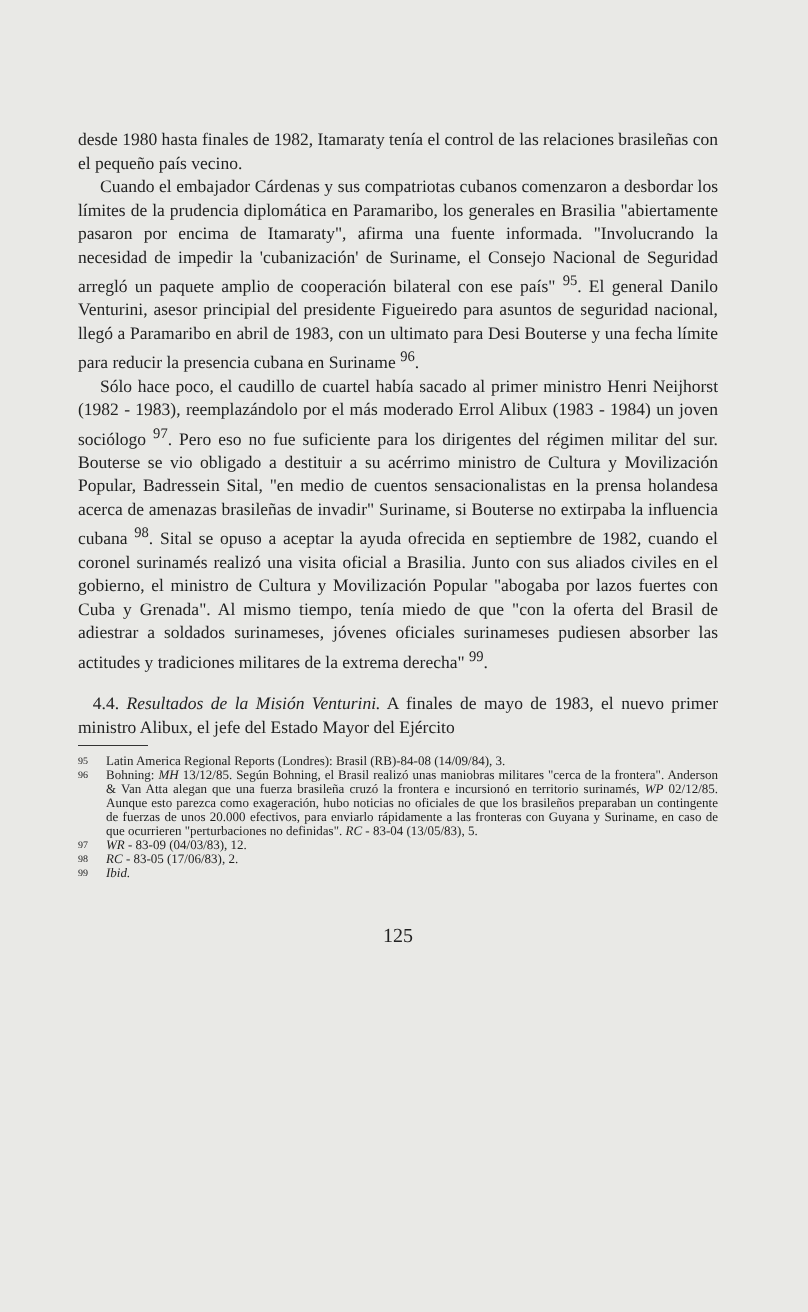desde 1980 hasta finales de 1982, Itamaraty tenía el control de las relaciones brasileñas con el pequeño país vecino.
Cuando el embajador Cárdenas y sus compatriotas cubanos comenzaron a desbordar los límites de la prudencia diplomática en Paramaribo, los generales en Brasilia "abiertamente pasaron por encima de Itamaraty", afirma una fuente informada. "Involucrando la necesidad de impedir la 'cubanización' de Suriname, el Consejo Nacional de Seguridad arregló un paquete amplio de cooperación bilateral con ese país" <sup>95</sup>. El general Danilo Venturini, asesor principial del presidente Figueiredo para asuntos de seguridad nacional, llegó a Paramaribo en abril de 1983, con un ultimato para Desi Bouterse y una fecha límite para reducir la presencia cubana en Suriname <sup>96</sup>.
Sólo hace poco, el caudillo de cuartel había sacado al primer ministro Henri Neijhorst (1982 - 1983), reemplazándolo por el más moderado Errol Alibux (1983 - 1984) un joven sociólogo <sup>97</sup>. Pero eso no fue suficiente para los dirigentes del régimen militar del sur. Bouterse se vio obligado a destituir a su acérrimo ministro de Cultura y Movilización Popular, Badressein Sital, "en medio de cuentos sensacionalistas en la prensa holandesa acerca de amenazas brasileñas de invadir" Suriname, si Bouterse no extirpaba la influencia cubana <sup>98</sup>. Sital se opuso a aceptar la ayuda ofrecida en septiembre de 1982, cuando el coronel surinamés realizó una visita oficial a Brasilia. Junto con sus aliados civiles en el gobierno, el ministro de Cultura y Movilización Popular "abogaba por lazos fuertes con Cuba y Grenada". Al mismo tiempo, tenía miedo de que "con la oferta del Brasil de adiestrar a soldados surinameses, jóvenes oficiales surinameses pudiesen absorber las actitudes y tradiciones militares de la extrema derecha" <sup>99</sup>.
4.4. Resultados de la Misión Venturini. A finales de mayo de 1983, el nuevo primer ministro Alibux, el jefe del Estado Mayor del Ejército
95 Latin America Regional Reports (Londres): Brasil (RB)-84-08 (14/09/84), 3.
96 Bohning: MH 13/12/85. Según Bohning, el Brasil realizó unas maniobras militares "cerca de la frontera". Anderson & Van Atta alegan que una fuerza brasileña cruzó la frontera e incursionó en territorio surinamés, WP 02/12/85. Aunque esto parezca como exageración, hubo noticias no oficiales de que los brasileños preparaban un contingente de fuerzas de unos 20.000 efectivos, para enviarlo rápidamente a las fronteras con Guyana y Suriname, en caso de que ocurrieren "perturbaciones no definidas". RC - 83-04 (13/05/83), 5.
97 WR - 83-09 (04/03/83), 12.
98 RC - 83-05 (17/06/83), 2.
99 Ibid.
125